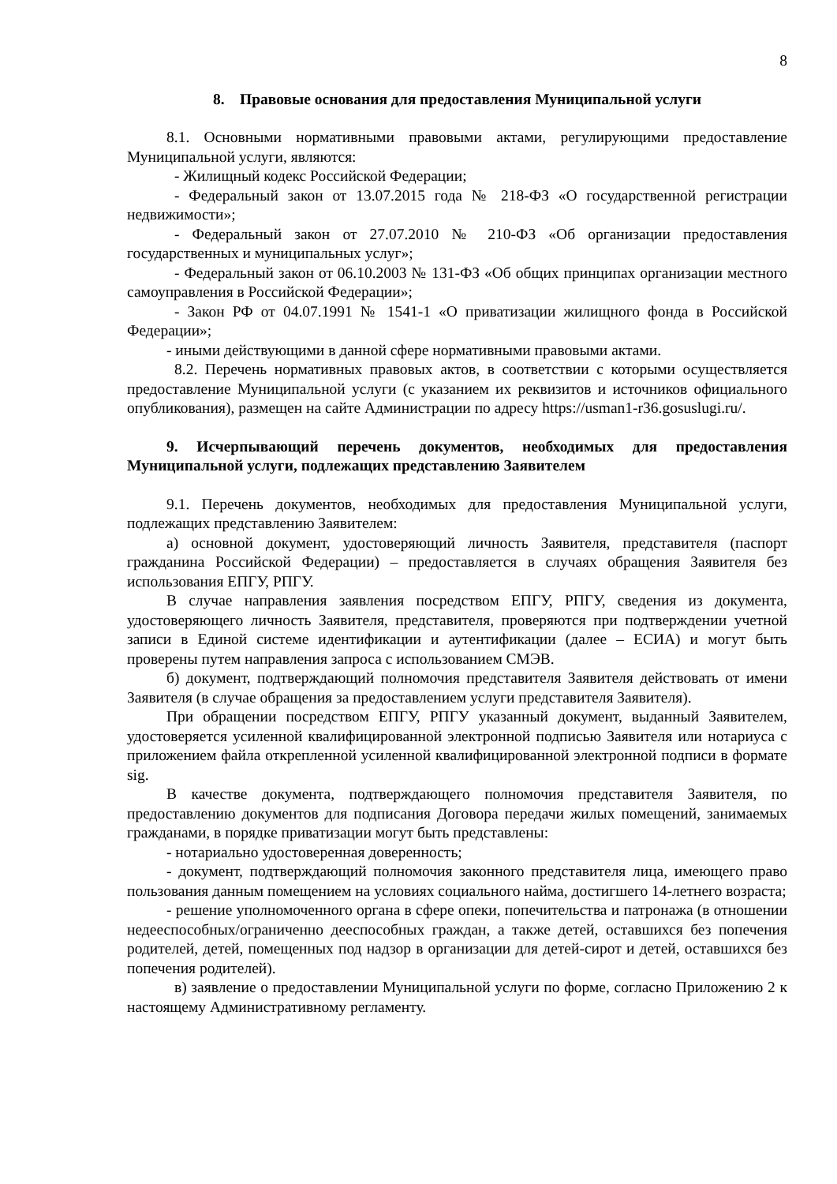8
8. Правовые основания для предоставления Муниципальной услуги
8.1. Основными нормативными правовыми актами, регулирующими предоставление Муниципальной услуги, являются:
- Жилищный кодекс Российской Федерации;
- Федеральный закон от 13.07.2015 года № 218-ФЗ «О государственной регистрации недвижимости»;
- Федеральный закон от 27.07.2010 № 210-ФЗ «Об организации предоставления государственных и муниципальных услуг»;
- Федеральный закон от 06.10.2003 № 131-ФЗ «Об общих принципах организации местного самоуправления в Российской Федерации»;
- Закон РФ от 04.07.1991 № 1541-1 «О приватизации жилищного фонда в Российской Федерации»;
- иными действующими в данной сфере нормативными правовыми актами.
8.2. Перечень нормативных правовых актов, в соответствии с которыми осуществляется предоставление Муниципальной услуги (с указанием их реквизитов и источников официального опубликования), размещен на сайте Администрации по адресу https://usman1-r36.gosuslugi.ru/.
9. Исчерпывающий перечень документов, необходимых для предоставления Муниципальной услуги, подлежащих представлению Заявителем
9.1. Перечень документов, необходимых для предоставления Муниципальной услуги, подлежащих представлению Заявителем:
а) основной документ, удостоверяющий личность Заявителя, представителя (паспорт гражданина Российской Федерации) – предоставляется в случаях обращения Заявителя без использования ЕПГУ, РПГУ.
В случае направления заявления посредством ЕПГУ, РПГУ, сведения из документа, удостоверяющего личность Заявителя, представителя, проверяются при подтверждении учетной записи в Единой системе идентификации и аутентификации (далее – ЕСИА) и могут быть проверены путем направления запроса с использованием СМЭВ.
б) документ, подтверждающий полномочия представителя Заявителя действовать от имени Заявителя (в случае обращения за предоставлением услуги представителя Заявителя).
При обращении посредством ЕПГУ, РПГУ указанный документ, выданный Заявителем, удостоверяется усиленной квалифицированной электронной подписью Заявителя или нотариуса с приложением файла открепленной усиленной квалифицированной электронной подписи в формате sig.
В качестве документа, подтверждающего полномочия представителя Заявителя, по предоставлению документов для подписания Договора передачи жилых помещений, занимаемых гражданами, в порядке приватизации могут быть представлены:
- нотариально удостоверенная доверенность;
- документ, подтверждающий полномочия законного представителя лица, имеющего право пользования данным помещением на условиях социального найма, достигшего 14-летнего возраста;
- решение уполномоченного органа в сфере опеки, попечительства и патронажа (в отношении недееспособных/ограниченно дееспособных граждан, а также детей, оставшихся без попечения родителей, детей, помещенных под надзор в организации для детей-сирот и детей, оставшихся без попечения родителей).
в) заявление о предоставлении Муниципальной услуги по форме, согласно Приложению 2 к настоящему Административному регламенту.